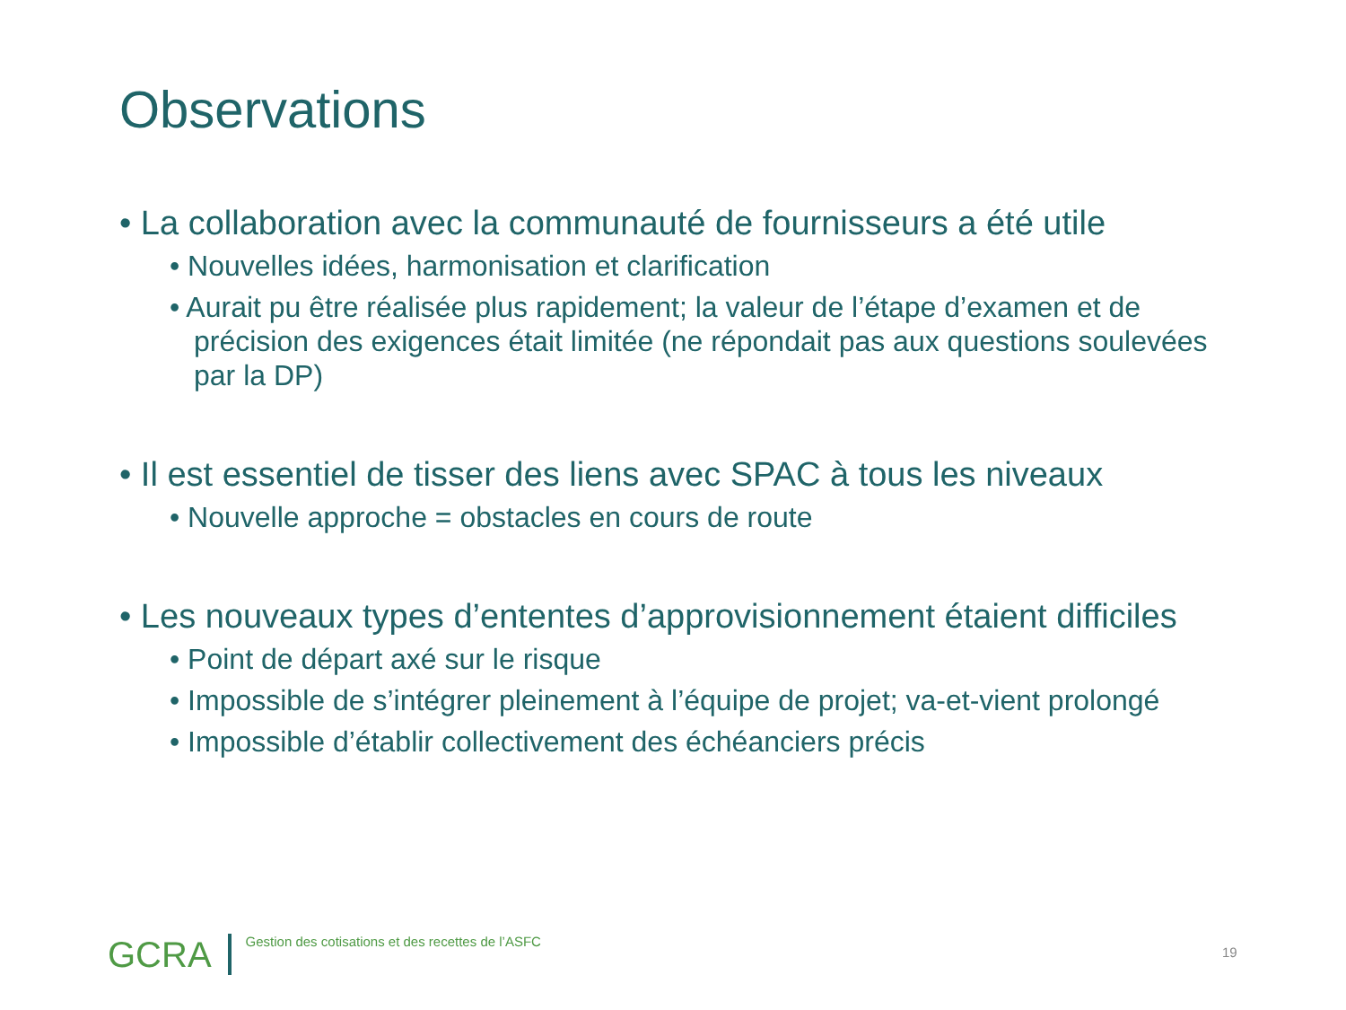Observations
• La collaboration avec la communauté de fournisseurs a été utile
• Nouvelles idées, harmonisation et clarification
• Aurait pu être réalisée plus rapidement; la valeur de l’étape d’examen et de précision des exigences était limitée (ne répondait pas aux questions soulevées par la DP)
• Il est essentiel de tisser des liens avec SPAC à tous les niveaux
• Nouvelle approche = obstacles en cours de route
• Les nouveaux types d’ententes d’approvisionnement étaient difficiles
• Point de départ axé sur le risque
• Impossible de s’intégrer pleinement à l’équipe de projet; va-et-vient prolongé
• Impossible d’établir collectivement des échéanciers précis
GCRA Gestion des cotisations et des recettes de l’ASFC
19